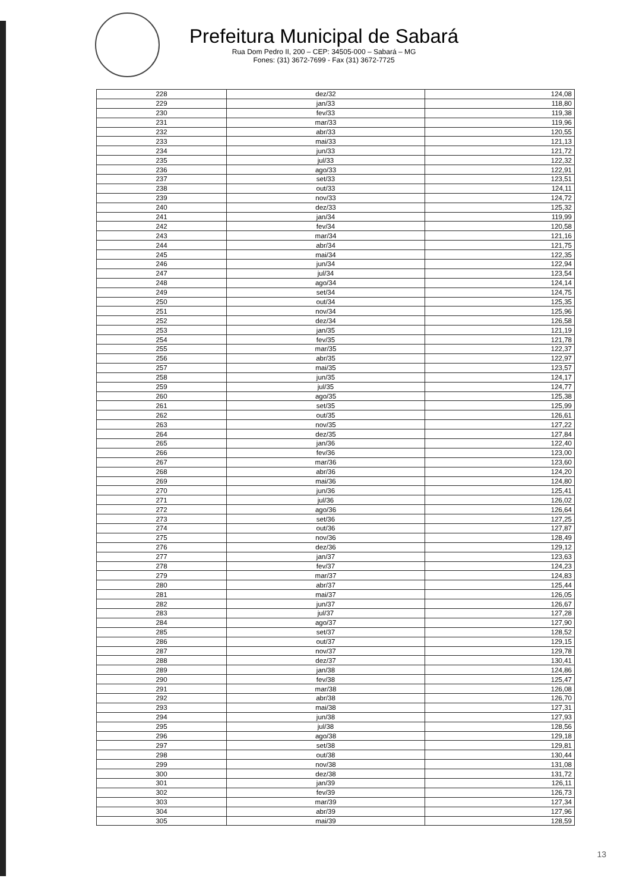Prefeitura Municipal de Sabará
Rua Dom Pedro II, 200 – CEP: 34505-000 – Sabará – MG
Fones: (31) 3672-7699 - Fax (31) 3672-7725
| 228 | dez/32 | 124,08 |
| 229 | jan/33 | 118,80 |
| 230 | fev/33 | 119,38 |
| 231 | mar/33 | 119,96 |
| 232 | abr/33 | 120,55 |
| 233 | mai/33 | 121,13 |
| 234 | jun/33 | 121,72 |
| 235 | jul/33 | 122,32 |
| 236 | ago/33 | 122,91 |
| 237 | set/33 | 123,51 |
| 238 | out/33 | 124,11 |
| 239 | nov/33 | 124,72 |
| 240 | dez/33 | 125,32 |
| 241 | jan/34 | 119,99 |
| 242 | fev/34 | 120,58 |
| 243 | mar/34 | 121,16 |
| 244 | abr/34 | 121,75 |
| 245 | mai/34 | 122,35 |
| 246 | jun/34 | 122,94 |
| 247 | jul/34 | 123,54 |
| 248 | ago/34 | 124,14 |
| 249 | set/34 | 124,75 |
| 250 | out/34 | 125,35 |
| 251 | nov/34 | 125,96 |
| 252 | dez/34 | 126,58 |
| 253 | jan/35 | 121,19 |
| 254 | fev/35 | 121,78 |
| 255 | mar/35 | 122,37 |
| 256 | abr/35 | 122,97 |
| 257 | mai/35 | 123,57 |
| 258 | jun/35 | 124,17 |
| 259 | jul/35 | 124,77 |
| 260 | ago/35 | 125,38 |
| 261 | set/35 | 125,99 |
| 262 | out/35 | 126,61 |
| 263 | nov/35 | 127,22 |
| 264 | dez/35 | 127,84 |
| 265 | jan/36 | 122,40 |
| 266 | fev/36 | 123,00 |
| 267 | mar/36 | 123,60 |
| 268 | abr/36 | 124,20 |
| 269 | mai/36 | 124,80 |
| 270 | jun/36 | 125,41 |
| 271 | jul/36 | 126,02 |
| 272 | ago/36 | 126,64 |
| 273 | set/36 | 127,25 |
| 274 | out/36 | 127,87 |
| 275 | nov/36 | 128,49 |
| 276 | dez/36 | 129,12 |
| 277 | jan/37 | 123,63 |
| 278 | fev/37 | 124,23 |
| 279 | mar/37 | 124,83 |
| 280 | abr/37 | 125,44 |
| 281 | mai/37 | 126,05 |
| 282 | jun/37 | 126,67 |
| 283 | jul/37 | 127,28 |
| 284 | ago/37 | 127,90 |
| 285 | set/37 | 128,52 |
| 286 | out/37 | 129,15 |
| 287 | nov/37 | 129,78 |
| 288 | dez/37 | 130,41 |
| 289 | jan/38 | 124,86 |
| 290 | fev/38 | 125,47 |
| 291 | mar/38 | 126,08 |
| 292 | abr/38 | 126,70 |
| 293 | mai/38 | 127,31 |
| 294 | jun/38 | 127,93 |
| 295 | jul/38 | 128,56 |
| 296 | ago/38 | 129,18 |
| 297 | set/38 | 129,81 |
| 298 | out/38 | 130,44 |
| 299 | nov/38 | 131,08 |
| 300 | dez/38 | 131,72 |
| 301 | jan/39 | 126,11 |
| 302 | fev/39 | 126,73 |
| 303 | mar/39 | 127,34 |
| 304 | abr/39 | 127,96 |
| 305 | mai/39 | 128,59 |
13